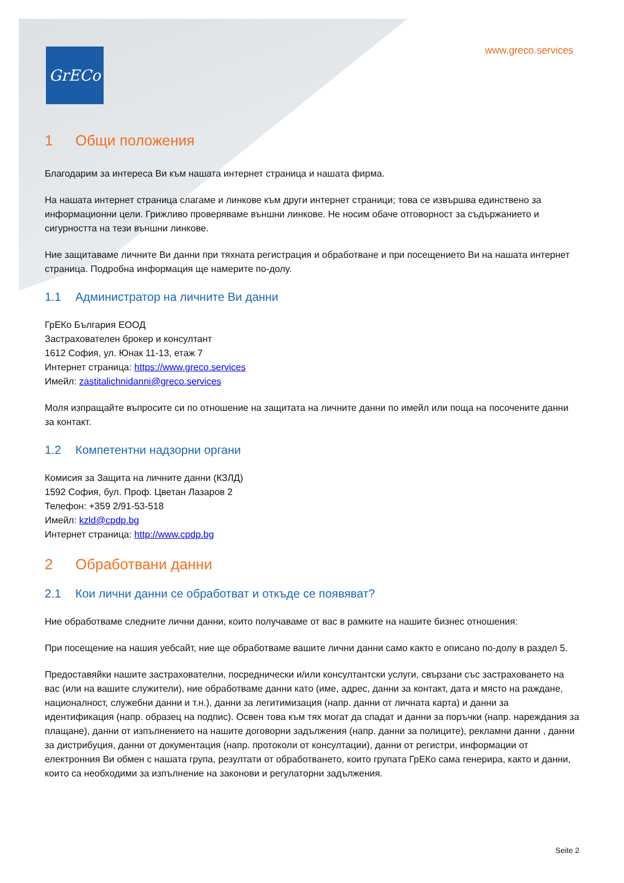GrECo
www.greco.services
1 Общи положения
Благодарим за интереса Ви към нашата интернет страница и нашата фирма.
На нашата интернет страница слагаме и линкове към други интернет страници; това се извършва единствено за информационни цели. Грижливо проверяваме външни линкове. Не носим обаче отговорност за съдържанието и сигурността на тези външни линкове.
Ние защитаваме личните Ви данни при тяхната регистрация и обработване и при посещението Ви на нашата интернет страница. Подробна информация ще намерите по-долу.
1.1 Администратор на личните Ви данни
ГрЕКо България ЕООД
Застрахователен брокер и консултант
1612 София, ул. Юнак 11-13, етаж 7
Интернет страница: https://www.greco.services
Имейл: zastitalichnidanni@greco.services
Моля изпращайте въпросите си по отношение на защитата на личните данни по имейл или поща на посочените данни за контакт.
1.2 Компетентни надзорни органи
Комисия за Защита на личните данни (КЗЛД)
1592 София, бул. Проф. Цветан Лазаров 2
Телефон: +359 2/91-53-518
Имейл: kzld@cpdp.bg
Интернет страница: http://www.cpdp.bg
2 Обработвани данни
2.1 Кои лични данни се обработват и откъде се появяват?
Ние обработваме следните лични данни, които получаваме от вас в рамките на нашите бизнес отношения:
При посещение на нашия уебсайт, ние ще обработваме вашите лични данни само както е описано по-долу в раздел 5.
Предоставяйки нашите застрахователни, посреднически и/или консултантски услуги, свързани със застраховането на вас (или на вашите служители), ние обработваме данни като (име, адрес, данни за контакт, дата и място на раждане, националност, служебни данни и т.н.), данни за легитимизация (напр. данни от личната карта) и данни за идентификация (напр. образец на подпис). Освен това към тях могат да спадат и данни за поръчки (напр. нареждания за плащане), данни от изпълнението на нашите договорни задължения (напр. данни за полиците), рекламни данни , данни за дистрибуция, данни от документация (напр. протоколи от консултации), данни от регистри, информации от електронния Ви обмен с нашата група, резултати от обработването, които групата ГрЕКо сама генерира, както и данни, които са необходими за изпълнение на законови и регулаторни задължения.
Seite 2